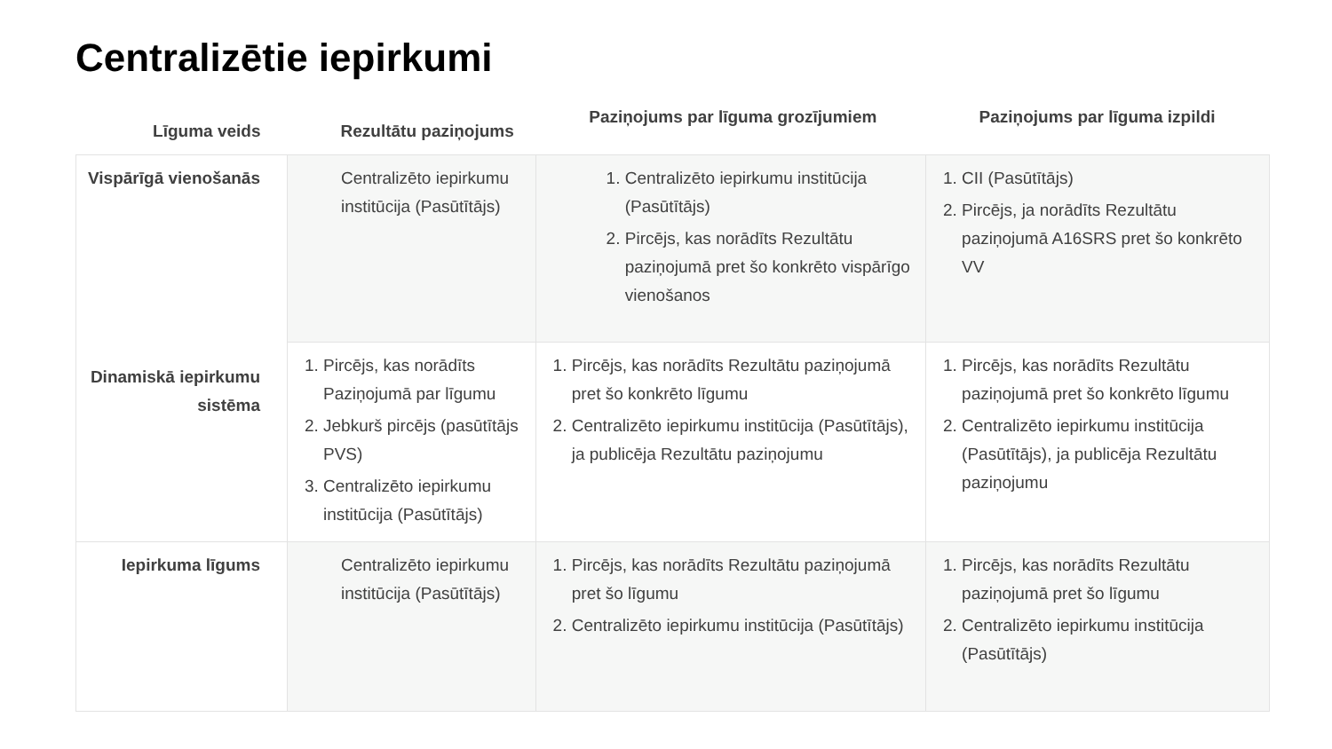Centralizētie iepirkumi
| Līguma veids | Rezultātu paziņojums | Paziņojums par līguma grozījumiem | Paziņojums par līguma izpildi |
| --- | --- | --- | --- |
| Vispārīgā vienošanās Dinamiskā iepirkumu sistēma | Centralizēto iepirkumu institūcija (Pasūtītājs) | 1. Centralizēto iepirkumu institūcija (Pasūtītājs) 2. Pircējs, kas norādīts Rezultātu paziņojumā pret šo konkrēto vispārīgo vienošanos | 1. CII (Pasūtītājs) 2. Pircējs, ja norādīts Rezultātu paziņojumā A16SRS pret šo konkrēto VV |
| | 1. Pircējs, kas norādīts Paziņojumā par līgumu 2. Jebkurš pircējs (pasūtītājs PVS) 3. Centralizēto iepirkumu institūcija (Pasūtītājs) | 1. Pircējs, kas norādīts Rezultātu paziņojumā pret šo konkrēto līgumu 2. Centralizēto iepirkumu institūcija (Pasūtītājs), ja publicēja Rezultātu paziņojumu | 1. Pircējs, kas norādīts Rezultātu paziņojumā pret šo konkrēto līgumu 2. Centralizēto iepirkumu institūcija (Pasūtītājs), ja publicēja Rezultātu paziņojumu |
| Iepirkuma līgums | Centralizēto iepirkumu institūcija (Pasūtītājs) | 1. Pircējs, kas norādīts Rezultātu paziņojumā pret šo līgumu 2. Centralizēto iepirkumu institūcija (Pasūtītājs) | 1. Pircējs, kas norādīts Rezultātu paziņojumā pret šo līgumu 2. Centralizēto iepirkumu institūcija (Pasūtītājs) |